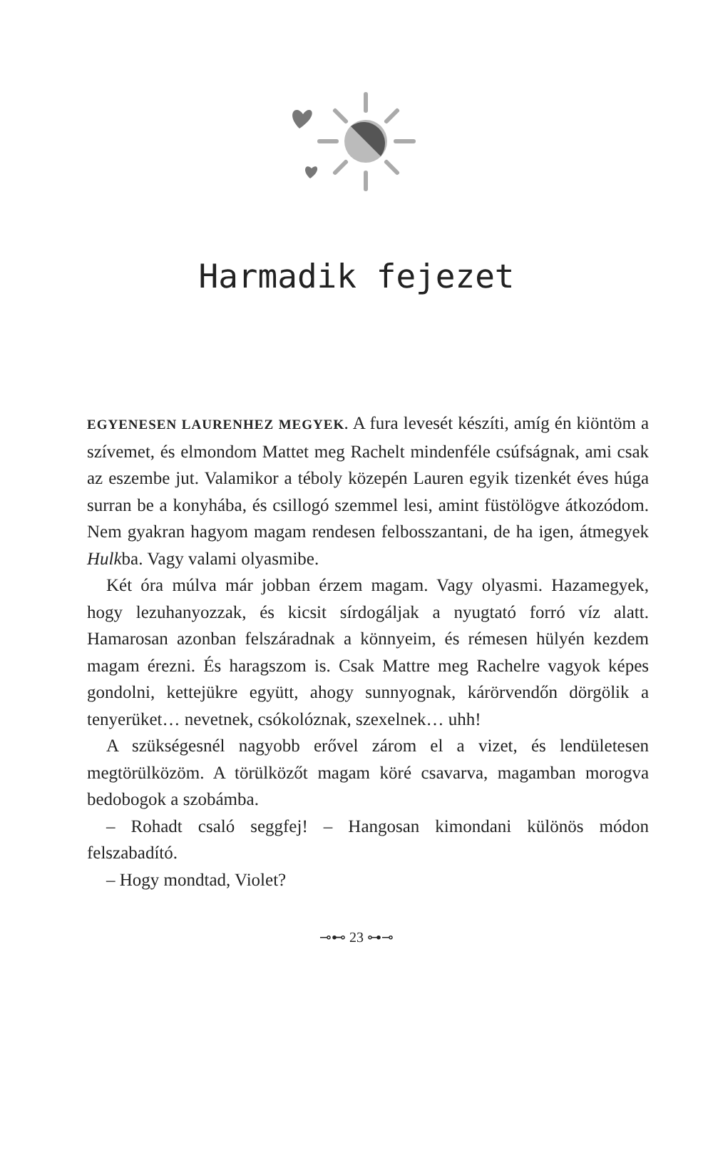Harmadik fejezet
EGYENESEN LAURENHEZ MEGYEK. A fura levesét készíti, amíg én kiöntöm a szívemet, és elmondom Mattet meg Rachelt mindenféle csúfságnak, ami csak az eszembe jut. Valamikor a téboly közepén Lauren egyik tizenkét éves húga surran be a konyhába, és csillogó szemmel lesi, amint füstölögve átkozódom. Nem gyakran hagyom magam rendesen felbosszantani, de ha igen, átmegyek Hulkba. Vagy valami olyasmibe.
Két óra múlva már jobban érzem magam. Vagy olyasmi. Hazamegyek, hogy lezuhanyozzak, és kicsit sírdogáljak a nyugtató forró víz alatt. Hamarosan azonban felszáradnak a könnyeim, és rémesen hülyén kezdem magam érezni. És haragszom is. Csak Mattre meg Rachelre vagyok képes gondolni, kettejükre együtt, ahogy sunnyognak, kárörvendőn dörgölik a tenyerüket… nevetnek, csókolóznak, szexelnek… uhh!
A szükségesnél nagyobb erővel zárom el a vizet, és lendületesen megtörülközöm. A törülközőt magam köré csavarva, magamban morogva bedobogok a szobámba.
– Rohadt csaló seggfej! – Hangosan kimondani különös módon felszabadító.
– Hogy mondtad, Violet?
⊸⊷ 23 ⊶⊸